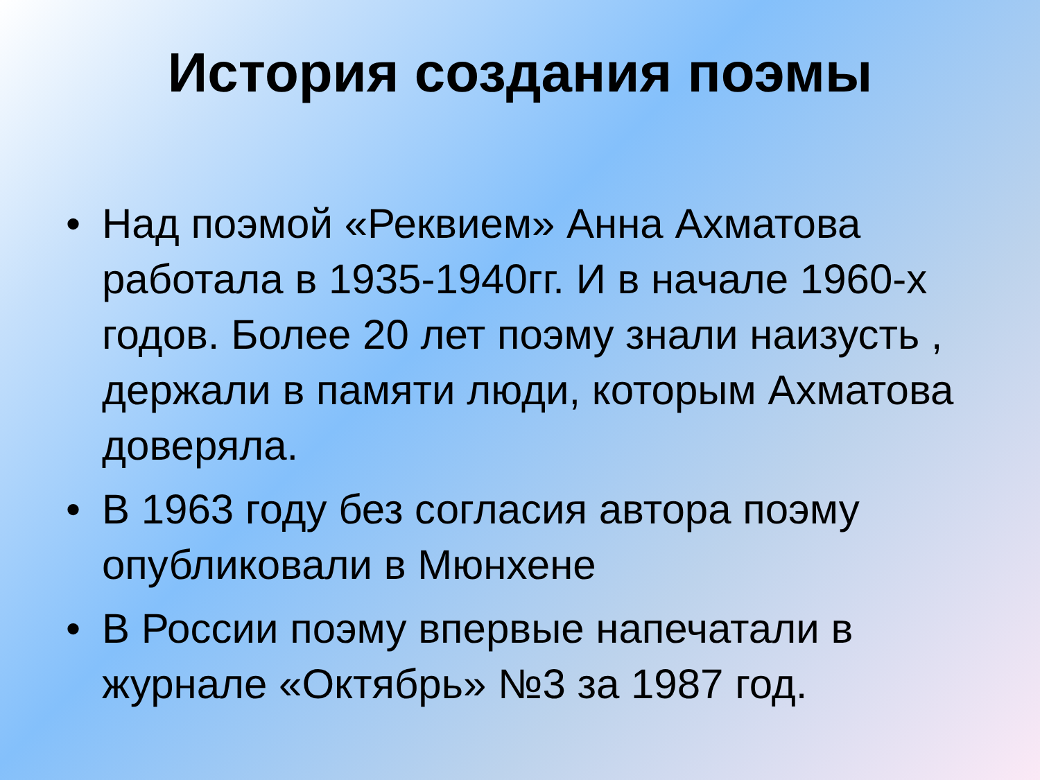История создания поэмы
• Над поэмой «Реквием» Анна Ахматова работала в 1935-1940гг. И в начале 1960-х годов. Более 20 лет поэму знали наизусть , держали в памяти люди, которым Ахматова доверяла.
• В 1963 году без согласия автора поэму опубликовали в Мюнхене
• В России поэму впервые напечатали в журнале «Октябрь» №3 за 1987 год.